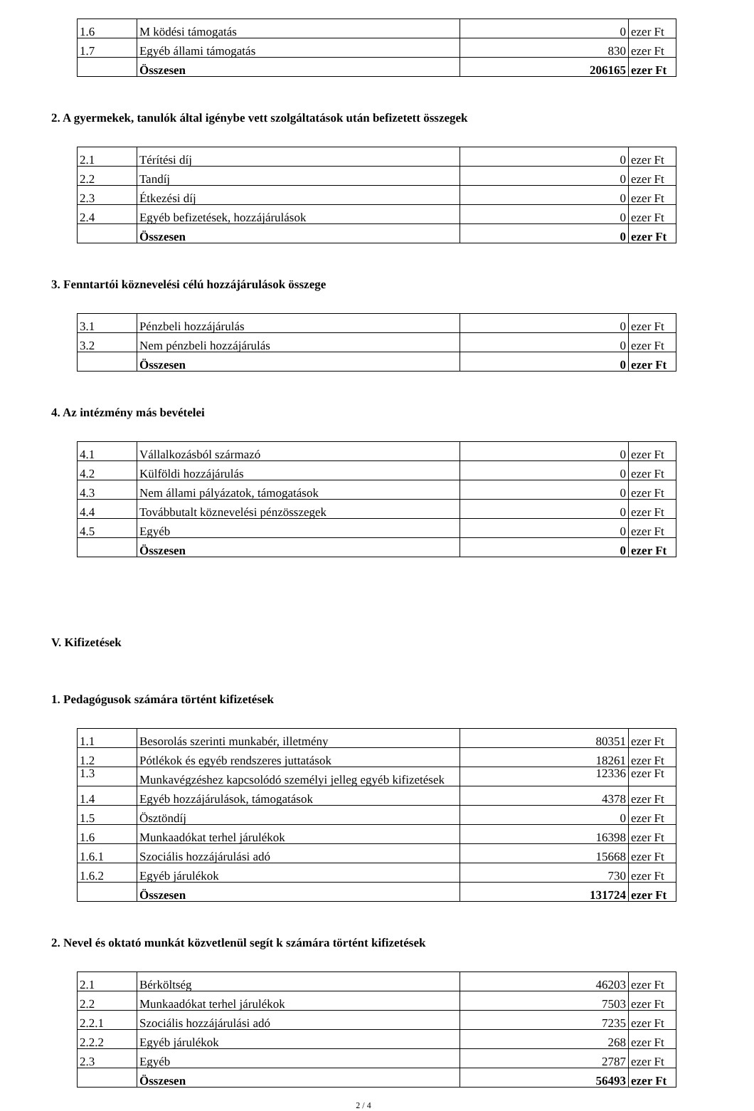| 1.6 | M ködési támogatás | 0 | ezer Ft |
| 1.7 | Egyéb állami támogatás | 830 | ezer Ft |
| | Összesen | 206165 | ezer Ft |
2. A gyermekek, tanulók által igénybe vett szolgáltatások után befizetett összegek
| 2.1 | Térítési díj | 0 | ezer Ft |
| 2.2 | Tandíj | 0 | ezer Ft |
| 2.3 | Étkezési díj | 0 | ezer Ft |
| 2.4 | Egyéb befizetések, hozzájárulások | 0 | ezer Ft |
| | Összesen | 0 | ezer Ft |
3. Fenntartói köznevelési célú hozzájárulások összege
| 3.1 | Pénzbeli hozzájárulás | 0 | ezer Ft |
| 3.2 | Nem pénzbeli hozzájárulás | 0 | ezer Ft |
| | Összesen | 0 | ezer Ft |
4. Az intézmény más bevételei
| 4.1 | Vállalkozásból származó | 0 | ezer Ft |
| 4.2 | Külföldi hozzájárulás | 0 | ezer Ft |
| 4.3 | Nem állami pályázatok, támogatások | 0 | ezer Ft |
| 4.4 | Továbbutalt köznevelési pénzösszegek | 0 | ezer Ft |
| 4.5 | Egyéb | 0 | ezer Ft |
| | Összesen | 0 | ezer Ft |
V. Kifizetések
1. Pedagógusok számára történt kifizetések
| 1.1 | Besorolás szerinti munkabér, illetmény | 80351 | ezer Ft |
| 1.2 | Pótlékok és egyéb rendszeres juttatások | 18261 | ezer Ft |
| 1.3 | Munkavégzéshez kapcsolódó személyi jelleg egyéb kifizetések | 12336 | ezer Ft |
| 1.4 | Egyéb hozzájárulások, támogatások | 4378 | ezer Ft |
| 1.5 | Ösztöndíj | 0 | ezer Ft |
| 1.6 | Munkaadókat terhel járulékok | 16398 | ezer Ft |
| 1.6.1 | Szociális hozzájárulási adó | 15668 | ezer Ft |
| 1.6.2 | Egyéb járulékok | 730 | ezer Ft |
| | Összesen | 131724 | ezer Ft |
2. Nevel és oktató munkát közvetlenül segít k számára történt kifizetések
| 2.1 | Bérköltség | 46203 | ezer Ft |
| 2.2 | Munkaadókat terhel járulékok | 7503 | ezer Ft |
| 2.2.1 | Szociális hozzájárulási adó | 7235 | ezer Ft |
| 2.2.2 | Egyéb járulékok | 268 | ezer Ft |
| 2.3 | Egyéb | 2787 | ezer Ft |
| | Összesen | 56493 | ezer Ft |
2 / 4